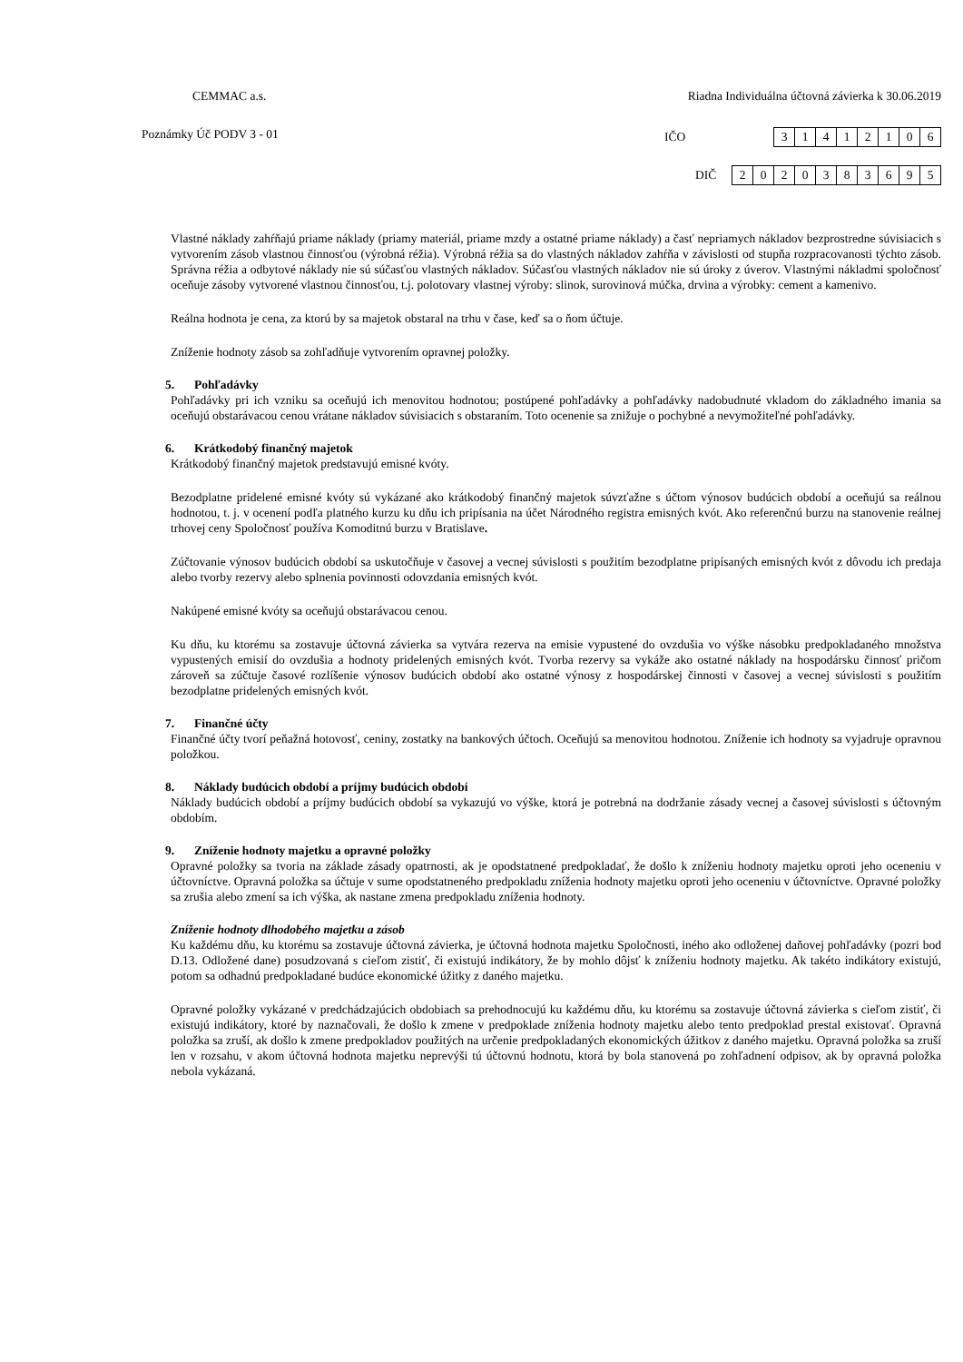CEMMAC a.s. Riadna Individuálna účtovná závierka k 30.06.2019
Poznámky Úč PODV 3 - 01 IČO
| 3 | 1 | 4 | 1 | 2 | 1 | 0 | 6 |
DIČ
| 2 | 0 | 2 | 0 | 3 | 8 | 3 | 6 | 9 | 5 |
Vlastné náklady zahŕňajú priame náklady (priamy materiál, priame mzdy a ostatné priame náklady) a časť nepriamych nákladov bezprostredne súvisiacich s vytvorením zásob vlastnou činnosťou (výrobná réžia). Výrobná réžia sa do vlastných nákladov zahŕňa v závislosti od stupňa rozpracovanosti týchto zásob. Správna réžia a odbytové náklady nie sú súčasťou vlastných nákladov. Súčasťou vlastných nákladov nie sú úroky z úverov. Vlastnými nákladmi spoločnosť oceňuje zásoby vytvorené vlastnou činnosťou, t.j. polotovary vlastnej výroby: slinok, surovinová múčka, drvina a výrobky: cement a kamenivo.
Reálna hodnota je cena, za ktorú by sa majetok obstaral na trhu v čase, keď sa o ňom účtuje.
Zníženie hodnoty zásob sa zohľadňuje vytvorením opravnej položky.
5. Pohľadávky
Pohľadávky pri ich vzniku sa oceňujú ich menovitou hodnotou; postúpené pohľadávky a pohľadávky nadobudnuté vkladom do základného imania sa oceňujú obstarávacou cenou vrátane nákladov súvisiacich s obstaraním. Toto ocenenie sa znižuje o pochybné a nevymožiteľné pohľadávky.
6. Krátkodobý finančný majetok
Krátkodobý finančný majetok predstavujú emisné kvóty.
Bezodplatne pridelené emisné kvóty sú vykázané ako krátkodobý finančný majetok súvzťažne s účtom výnosov budúcich období a oceňujú sa reálnou hodnotou, t. j. v ocenení podľa platného kurzu ku dňu ich pripísania na účet Národného registra emisných kvót. Ako referenčnú burzu na stanovenie reálnej trhovej ceny Spoločnosť používa Komoditnú burzu v Bratislave.
Zúčtovanie výnosov budúcich období sa uskutočňuje v časovej a vecnej súvislosti s použitím bezodplatne pripísaných emisných kvót z dôvodu ich predaja alebo tvorby rezervy alebo splnenia povinnosti odovzdania emisných kvót.
Nakúpené emisné kvóty sa oceňujú obstarávacou cenou.
Ku dňu, ku ktorému sa zostavuje účtovná závierka sa vytvára rezerva na emisie vypustené do ovzdušia vo výške násobku predpokladaného množstva vypustených emisií do ovzdušia a hodnoty pridelených emisných kvót. Tvorba rezervy sa vykáže ako ostatné náklady na hospodársku činnosť pričom zároveň sa zúčtuje časové rozlíšenie výnosov budúcich období ako ostatné výnosy z hospodárskej činnosti v časovej a vecnej súvislosti s použitím bezodplatne pridelených emisných kvót.
7. Finančné účty
Finančné účty tvorí peňažná hotovosť, ceniny, zostatky na bankových účtoch. Oceňujú sa menovitou hodnotou. Zníženie ich hodnoty sa vyjadruje opravnou položkou.
8. Náklady budúcich období a príjmy budúcich období
Náklady budúcich období a príjmy budúcich období sa vykazujú vo výške, ktorá je potrebná na dodržanie zásady vecnej a časovej súvislosti s účtovným obdobím.
9. Zníženie hodnoty majetku a opravné položky
Opravné položky sa tvoria na základe zásady opatrnosti, ak je opodstatnené predpokladať, že došlo k zníženiu hodnoty majetku oproti jeho oceneniu v účtovníctve. Opravná položka sa účtuje v sume opodstatneného predpokladu zníženia hodnoty majetku oproti jeho oceneniu v účtovníctve. Opravné položky sa zrušia alebo zmení sa ich výška, ak nastane zmena predpokladu zníženia hodnoty.
Zníženie hodnoty dlhodobého majetku a zásob
Ku každému dňu, ku ktorému sa zostavuje účtovná závierka, je účtovná hodnota majetku Spoločnosti, iného ako odloženej daňovej pohľadávky (pozri bod D.13. Odložené dane) posudzovaná s cieľom zistiť, či existujú indikátory, že by mohlo dôjsť k zníženiu hodnoty majetku. Ak takéto indikátory existujú, potom sa odhadnú predpokladané budúce ekonomické úžitky z daného majetku.
Opravné položky vykázané v predchádzajúcich obdobiach sa prehodnocujú ku každému dňu, ku ktorému sa zostavuje účtovná závierka s cieľom zistiť, či existujú indikátory, ktoré by naznačovali, že došlo k zmene v predpoklade zníženia hodnoty majetku alebo tento predpoklad prestal existovať. Opravná položka sa zruší, ak došlo k zmene predpokladov použitých na určenie predpokladaných ekonomických úžitkov z daného majetku. Opravná položka sa zruší len v rozsahu, v akom účtovná hodnota majetku neprevýši tú účtovnú hodnotu, ktorá by bola stanovená po zohľadnení odpisov, ak by opravná položka nebola vykázaná.